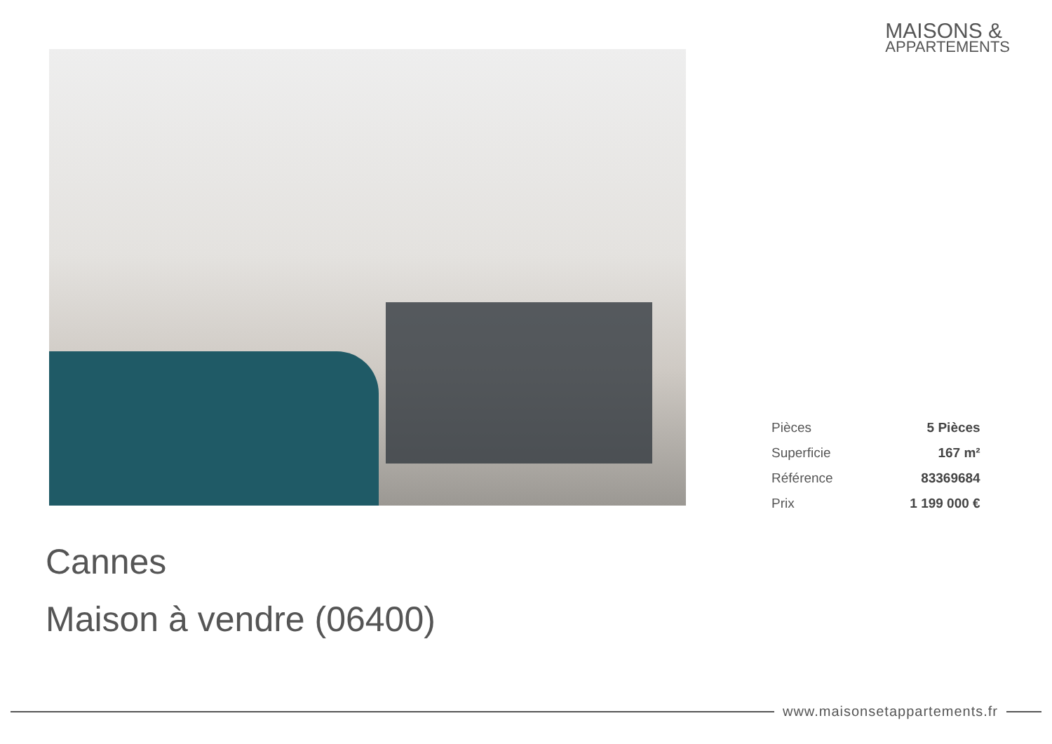MAISONS &
APPARTEMENTS
| Pièces | 5 Pièces |
| Superficie | 167 m² |
| Référence | 83369684 |
| Prix | 1 199 000 € |
Cannes
Maison à vendre (06400)
www.maisonsetappartements.fr